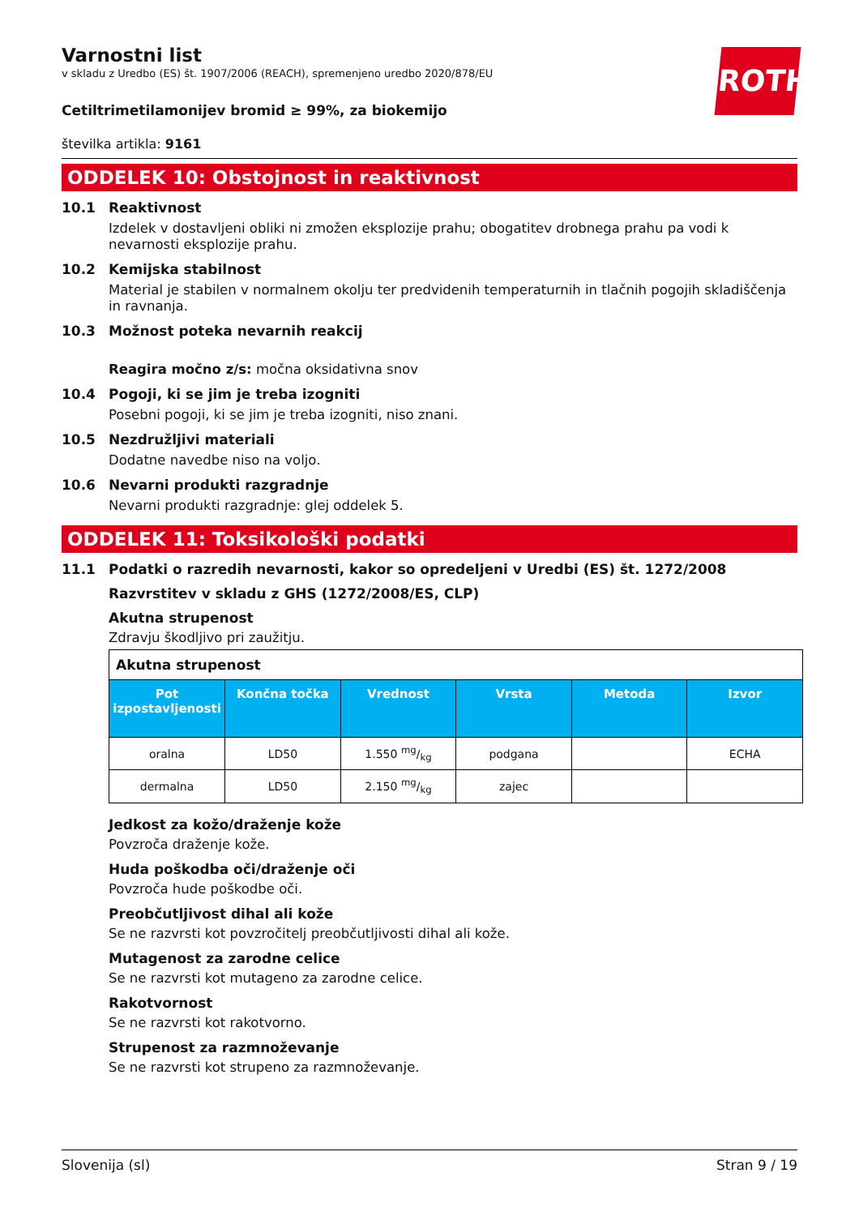ROTH
Varnostni list
v skladu z Uredbo (ES) št. 1907/2006 (REACH), spremenjeno uredbo 2020/878/EU
Cetiltrimetilamonijev bromid ≥ 99%, za biokemijo
številka artikla: 9161
ODDELEK 10: Obstojnost in reaktivnost
10.1 Reaktivnost
Izdelek v dostavljeni obliki ni zmožen eksplozije prahu; obogatitev drobnega prahu pa vodi k nevarnosti eksplozije prahu.
10.2 Kemijska stabilnost
Material je stabilen v normalnem okolju ter predvidenih temperaturnih in tlačnih pogojih skladiščenja in ravnanja.
10.3 Možnost poteka nevarnih reakcij
Reagira močno z/s: močna oksidativna snov
10.4 Pogoji, ki se jim je treba izogniti
Posebni pogoji, ki se jim je treba izogniti, niso znani.
10.5 Nezdružljivi materiali
Dodatne navedbe niso na voljo.
10.6 Nevarni produkti razgradnje
Nevarni produkti razgradnje: glej oddelek 5.
ODDELEK 11: Toksikološki podatki
11.1 Podatki o razredih nevarnosti, kakor so opredeljeni v Uredbi (ES) št. 1272/2008
Razvrstitev v skladu z GHS (1272/2008/ES, CLP)
Akutna strupenost
Zdravju škodljivo pri zaužitju.
| Akutna strupenost | | | | | |
| --- | --- | --- | --- | --- | --- |
| Pot izpostavljenosti | Končna točka | Vrednost | Vrsta | Metoda | Izvor |
| oralna | LD50 | 1.550 mg/kg | podgana | | ECHA |
| dermalna | LD50 | 2.150 mg/kg | zajec | | |
Jedkost za kožo/draženje kože
Povzroča draženje kože.
Huda poškodba oči/draženje oči
Povzroča hude poškodbe oči.
Preobčutljivost dihal ali kože
Se ne razvrsti kot povzročitelj preobčutljivosti dihal ali kože.
Mutagenost za zarodne celice
Se ne razvrsti kot mutageno za zarodne celice.
Rakotvornost
Se ne razvrsti kot rakotvorno.
Strupenost za razmnoževanje
Se ne razvrsti kot strupeno za razmnoževanje.
Slovenija (sl) Stran 9 / 19